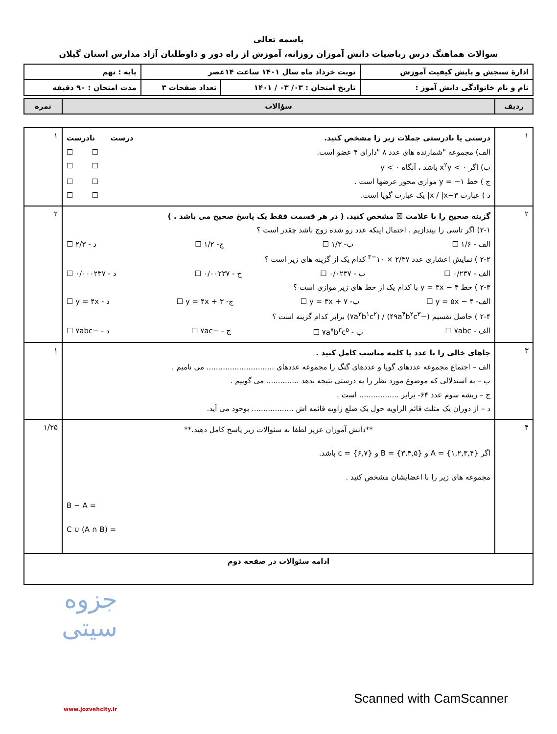باسمه تعالی
سوالات هماهنگ درس ریاضیات دانش آموزان روزانه، آموزش از راه دور و داوطلبان آزاد مدارس استان گیلان
| ادارهٔ سنجش و پایش کیفیت آموزش | نوبت خرداد ماه سال ۱۴۰۱ ساعت ۱۴عصر | | پایه : نهم |
| نام و نام خانوادگی دانش آموز : | تاریخ امتحان : ۰۳/ ۰۳ / ۱۴۰۱ | تعداد صفحات ۳ | مدت امتحان : ۹۰ دقیقه |
| ردیف | سؤالات | نمره |
| --- | --- | --- |
| ۱ | درستی یا نادرستی جملات زیر را مشخص کنید. درست نادرست الف) مجموعه "شمارنده های عدد ۸ "دارای ۴ عضو است. ☐ ☐ ب) اگر x<sup>۲</sup>y < ۰ باشد ، آنگاه y < ۰ ☐ ☐ ج ) خط y = −۱ موازی محور عرضها است . ☐ ☐ د ) عبارت x / /x−۳/ یک عبارت گویا است. ☐ ☐ | ۱ |
| ۲ | گزینه صحیح را با علامت ☒ مشخص کنید. ( در هر قسمت فقط یک پاسخ صحیح می باشد . ) ۲-۱) اگر تاسی را بیندازیم . احتمال اینکه عدد رو شده زوج باشد چقدر است ؟ الف - ۱/۶ ☐ ب- ۱/۳ ☐ ج- ۱/۲ ☐ د - ۲/۳ ☐ ۲-۲ ) نمایش اعشاری عدد ۲/۳۷ × ۱۰<sup>−۳</sup> کدام یک از گزینه های زیر است ؟ الف - ۰/۲۳۷ ☐ ب - ۰/۰۲۳۷ ☐ ج - ۰/۰۰۲۳۷ ☐ د - ۰/۰۰۰۲۳۷ ☐ ۲-۳ ) خط y = ۳x − ۴ با کدام یک از خط های زیر موازی است ؟ الف- y = ۵x − ۴ ☐ ب- y = ۳x + ۷ ☐ ج- y = ۴x + ۳ ☐ د - y = ۴x ☐ ۲-۴ ) حاصل تقسیم (−۴۹a<sup>۴</sup>b<sup>۲</sup>c<sup>۳</sup>) / (۷a<sup>۳</sup>b<sup>۱</sup>c<sup>۲</sup>) برابر کدام گزینه است ؟ الف - ۷abc ☐ ب - ۷a<sup>۷</sup>b<sup>۳</sup>c<sup>۵</sup> ☐ ج - −۷ac ☐ د - −۷abc ☐ | ۲ |
| ۳ | جاهای خالی را با عدد یا کلمه مناسب کامل کنید . الف – اجتماع مجموعه عددهای گویا و عددهای گنگ را مجموعه عددهای ............................. می نامیم . ب – به استدلالی که موضوع مورد نظر را به درستی نتیجه بدهد .............. می گوییم . ج – ریشه سوم عدد ۶۴- برابر ................. است . د – از دوران یک مثلث قائم الزاویه حول یک ضلع زاویه قائمه اش .................. بوجود می آید. | ۱ |
| ۴ | **دانش آموزان عزیز لطفا به سئوالات زیر پاسخ کامل دهید.** اگر A = {۱,۲,۳,۴} و B = {۳,۴,۵} و c = {۶,۷} باشد. مجموعه های زیر را با اعضایشان مشخص کنید . B − A = C ∪ (A ∩ B) = | ۱/۲۵ |
| ادامه سئوالات در صفحه دوم | | |
جزوه سیتی
Scanned with CamScanner
www.jozvehcity.ir